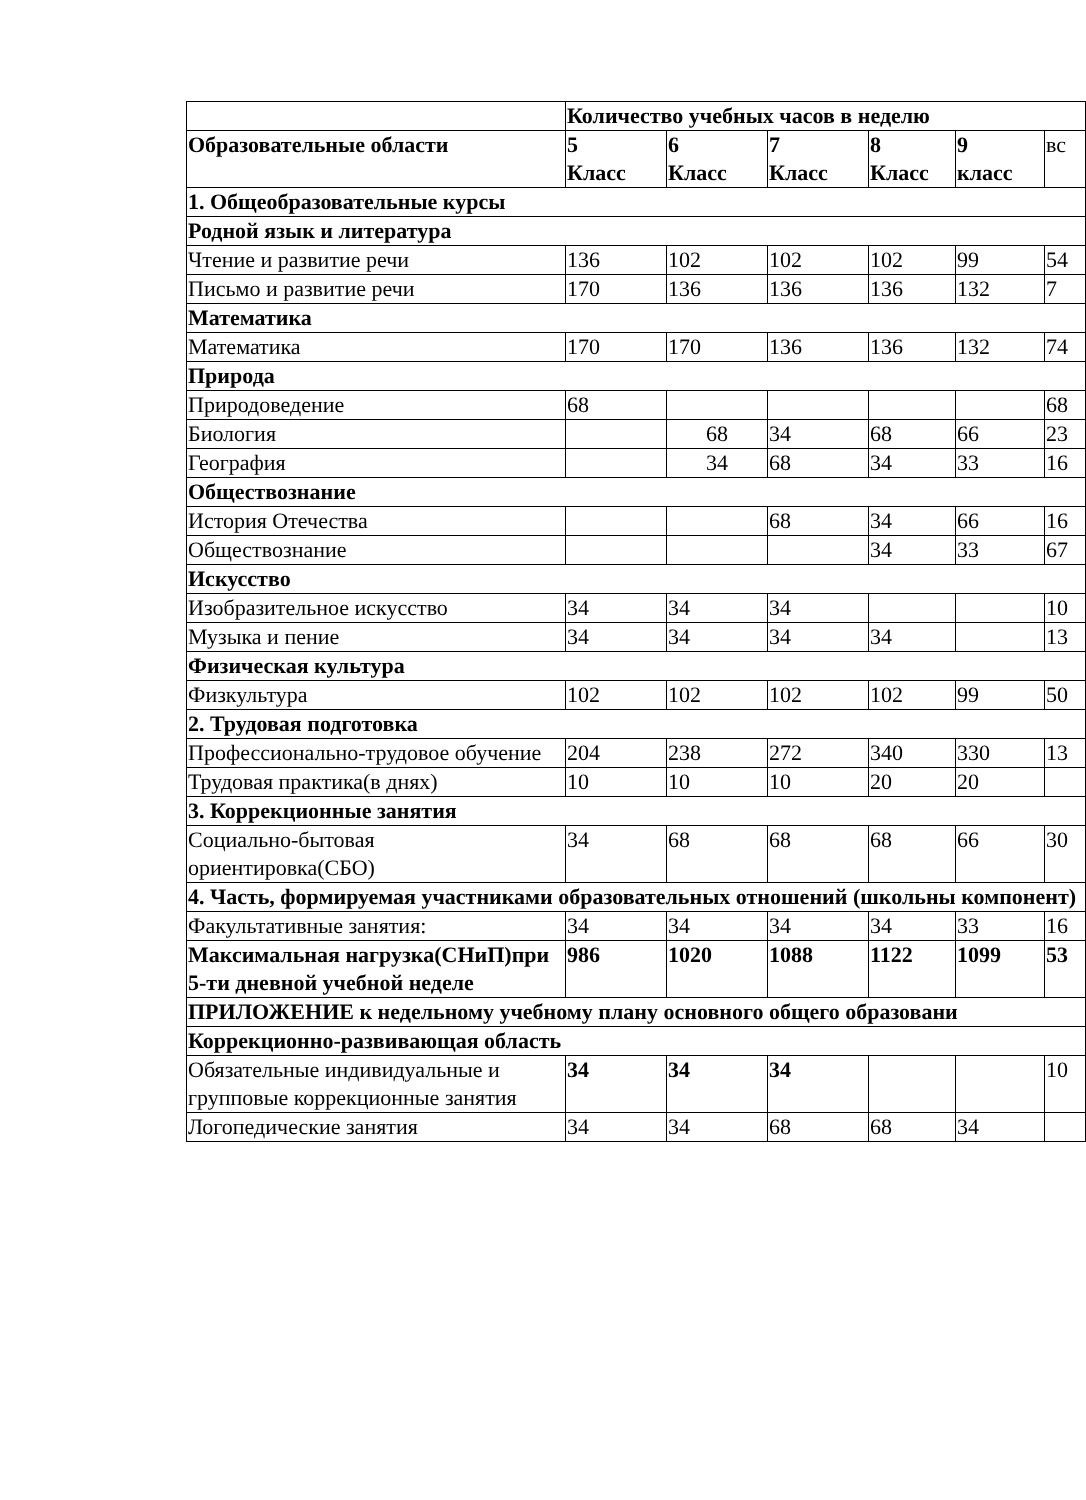| | Количество учебных часов в неделю | | | | | |
| Образовательные области | 5 Класс | 6 Класс | 7 Класс | 8 Класс | 9 класс | вс |
| 1. Общеобразовательные курсы | | | | | | |
| Родной язык и литература | | | | | | |
| Чтение и развитие речи | 136 | 102 | 102 | 102 | 99 | 54 |
| Письмо и развитие речи | 170 | 136 | 136 | 136 | 132 | 7 |
| Математика | | | | | | |
| Математика | 170 | 170 | 136 | 136 | 132 | 74 |
| Природа | | | | | | |
| Природоведение | 68 | | | | | 68 |
| Биология | | 68 | 34 | 68 | 66 | 23 |
| География | | 34 | 68 | 34 | 33 | 16 |
| Обществознание | | | | | | |
| История Отечества | | | 68 | 34 | 66 | 16 |
| Обществознание | | | | 34 | 33 | 67 |
| Искусство | | | | | | |
| Изобразительное искусство | 34 | 34 | 34 | | | 10 |
| Музыка и пение | 34 | 34 | 34 | 34 | | 13 |
| Физическая культура | | | | | | |
| Физкультура | 102 | 102 | 102 | 102 | 99 | 50 |
| 2. Трудовая подготовка | | | | | | |
| Профессионально-трудовое обучение | 204 | 238 | 272 | 340 | 330 | 13 |
| Трудовая практика(в днях) | 10 | 10 | 10 | 20 | 20 | |
| 3. Коррекционные занятия | | | | | | |
| Социально-бытовая ориентировка(СБО) | 34 | 68 | 68 | 68 | 66 | 30 |
| 4. Часть, формируемая участниками образовательных отношений (школьны компонент) | | | | | | |
| Факультативные занятия: | 34 | 34 | 34 | 34 | 33 | 16 |
| Максимальная нагрузка(СНиП)при 5-ти дневной учебной неделе | 986 | 1020 | 1088 | 1122 | 1099 | 53 |
| ПРИЛОЖЕНИЕ к недельному учебному плану основного общего образовани | | | | | | |
| Коррекционно-развивающая область | | | | | | |
| Обязательные индивидуальные и групповые коррекционные занятия | 34 | 34 | 34 | | | 10 |
| Логопедические занятия | 34 | 34 | 68 | 68 | 34 | |